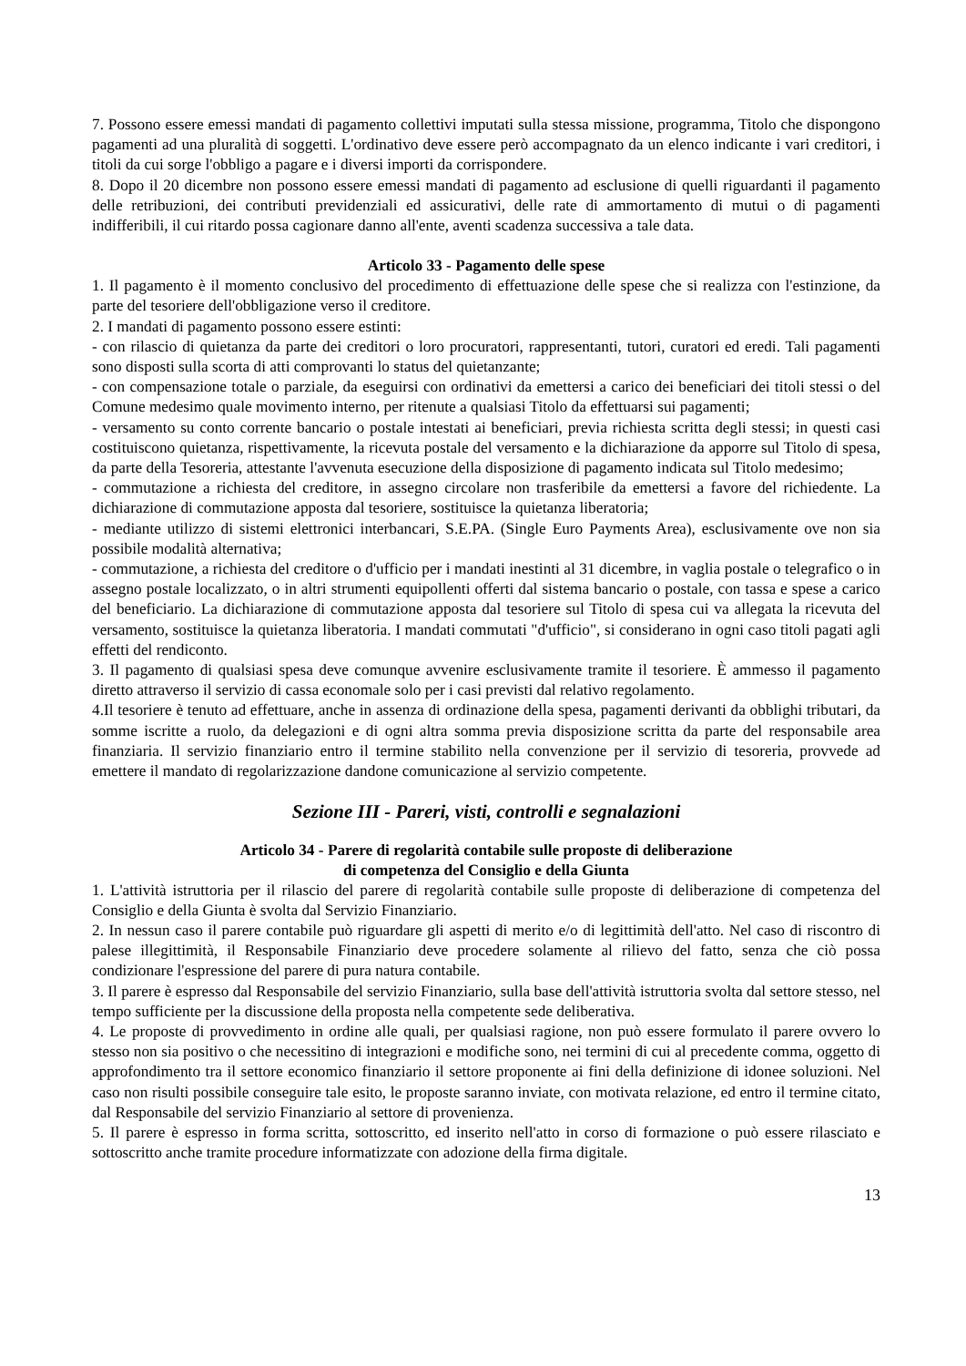7. Possono essere emessi mandati di pagamento collettivi imputati sulla stessa missione, programma, Titolo che dispongono pagamenti ad una pluralità di soggetti. L'ordinativo deve essere però accompagnato da un elenco indicante i vari creditori, i titoli da cui sorge l'obbligo a pagare e i diversi importi da corrispondere.
8. Dopo il 20 dicembre non possono essere emessi mandati di pagamento ad esclusione di quelli riguardanti il pagamento delle retribuzioni, dei contributi previdenziali ed assicurativi, delle rate di ammortamento di mutui o di pagamenti indifferibili, il cui ritardo possa cagionare danno all'ente, aventi scadenza successiva a tale data.
Articolo 33 - Pagamento delle spese
1. Il pagamento è il momento conclusivo del procedimento di effettuazione delle spese che si realizza con l'estinzione, da parte del tesoriere dell'obbligazione verso il creditore.
2. I mandati di pagamento possono essere estinti:
- con rilascio di quietanza da parte dei creditori o loro procuratori, rappresentanti, tutori, curatori ed eredi. Tali pagamenti sono disposti sulla scorta di atti comprovanti lo status del quietanzante;
- con compensazione totale o parziale, da eseguirsi con ordinativi da emettersi a carico dei beneficiari dei titoli stessi o del Comune medesimo quale movimento interno, per ritenute a qualsiasi Titolo da effettuarsi sui pagamenti;
- versamento su conto corrente bancario o postale intestati ai beneficiari, previa richiesta scritta degli stessi; in questi casi costituiscono quietanza, rispettivamente, la ricevuta postale del versamento e la dichiarazione da apporre sul Titolo di spesa, da parte della Tesoreria, attestante l'avvenuta esecuzione della disposizione di pagamento indicata sul Titolo medesimo;
- commutazione a richiesta del creditore, in assegno circolare non trasferibile da emettersi a favore del richiedente. La dichiarazione di commutazione apposta dal tesoriere, sostituisce la quietanza liberatoria;
- mediante utilizzo di sistemi elettronici interbancari, S.E.PA. (Single Euro Payments Area), esclusivamente ove non sia possibile modalità alternativa;
- commutazione, a richiesta del creditore o d'ufficio per i mandati inestinti al 31 dicembre, in vaglia postale o telegrafico o in assegno postale localizzato, o in altri strumenti equipollenti offerti dal sistema bancario o postale, con tassa e spese a carico del beneficiario. La dichiarazione di commutazione apposta dal tesoriere sul Titolo di spesa cui va allegata la ricevuta del versamento, sostituisce la quietanza liberatoria. I mandati commutati "d'ufficio", si considerano in ogni caso titoli pagati agli effetti del rendiconto.
3. Il pagamento di qualsiasi spesa deve comunque avvenire esclusivamente tramite il tesoriere. È ammesso il pagamento diretto attraverso il servizio di cassa economale solo per i casi previsti dal relativo regolamento.
4.Il tesoriere è tenuto ad effettuare, anche in assenza di ordinazione della spesa, pagamenti derivanti da obblighi tributari, da somme iscritte a ruolo, da delegazioni e di ogni altra somma previa disposizione scritta da parte del responsabile area finanziaria. Il servizio finanziario entro il termine stabilito nella convenzione per il servizio di tesoreria, provvede ad emettere il mandato di regolarizzazione dandone comunicazione al servizio competente.
Sezione III - Pareri, visti, controlli e segnalazioni
Articolo 34 - Parere di regolarità contabile sulle proposte di deliberazione
di competenza del Consiglio e della Giunta
1. L'attività istruttoria per il rilascio del parere di regolarità contabile sulle proposte di deliberazione di competenza del Consiglio e della Giunta è svolta dal Servizio Finanziario.
2. In nessun caso il parere contabile può riguardare gli aspetti di merito e/o di legittimità dell'atto. Nel caso di riscontro di palese illegittimità, il Responsabile Finanziario deve procedere solamente al rilievo del fatto, senza che ciò possa condizionare l'espressione del parere di pura natura contabile.
3. Il parere è espresso dal Responsabile del servizio Finanziario, sulla base dell'attività istruttoria svolta dal settore stesso, nel tempo sufficiente per la discussione della proposta nella competente sede deliberativa.
4. Le proposte di provvedimento in ordine alle quali, per qualsiasi ragione, non può essere formulato il parere ovvero lo stesso non sia positivo o che necessitino di integrazioni e modifiche sono, nei termini di cui al precedente comma, oggetto di approfondimento tra il settore economico finanziario il settore proponente ai fini della definizione di idonee soluzioni. Nel caso non risulti possibile conseguire tale esito, le proposte saranno inviate, con motivata relazione, ed entro il termine citato, dal Responsabile del servizio Finanziario al settore di provenienza.
5. Il parere è espresso in forma scritta, sottoscritto, ed inserito nell'atto in corso di formazione o può essere rilasciato e sottoscritto anche tramite procedure informatizzate con adozione della firma digitale.
13